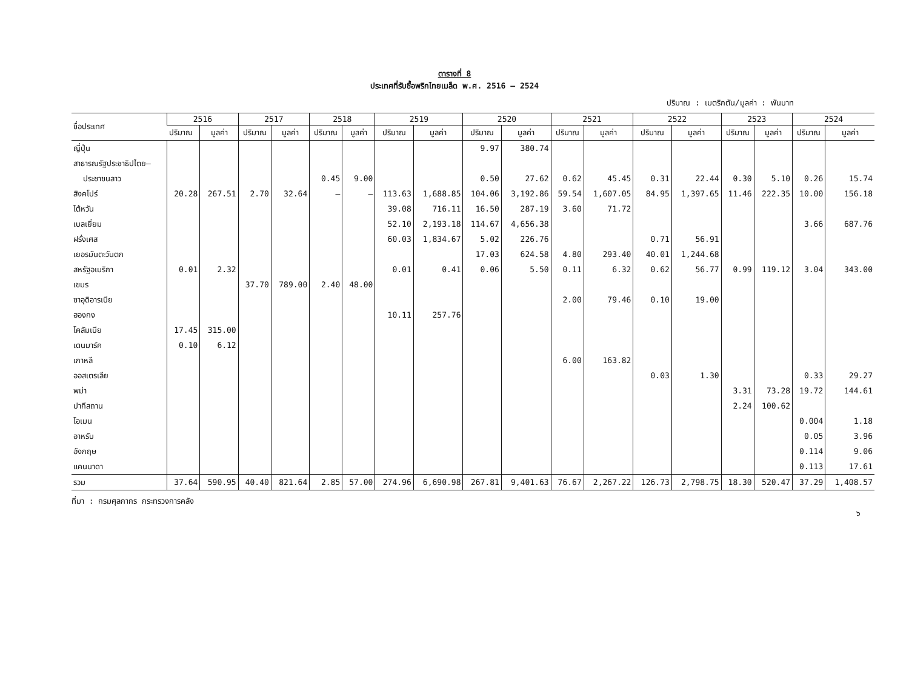ตารางที่ 8
ประเทศที่รับซื้อพริกไทยเมล็ด พ.ศ. 2516 – 2524
ปริมาณ : เมตริกตัน/มูลค่า : พันบาท
| ชื่อประเทศ | 2516 | | 2517 | | 2518 | | 2519 | | 2520 | | 2521 | | 2522 | | 2523 | | 2524 | |
| --- | --- | --- | --- | --- | --- | --- | --- | --- | --- | --- | --- | --- | --- | --- | --- | --- | --- | --- |
| | ปริมาณ | มูลค่า | ปริมาณ | มูลค่า | ปริมาณ | มูลค่า | ปริมาณ | มูลค่า | ปริมาณ | มูลค่า | ปริมาณ | มูลค่า | ปริมาณ | มูลค่า | ปริมาณ | มูลค่า | ปริมาณ | มูลค่า |
| ญี่ปุ่น | | | | | | | | | 9.97 | 380.74 | | | | | | | | |
| สาธารณรัฐประชาธิปไตย– | | | | | | | | | | | | | | | | | | |
| ประชาชนลาว | | | | | 0.45 | 9.00 | | | 0.50 | 27.62 | 0.62 | 45.45 | 0.31 | 22.44 | 0.30 | 5.10 | 0.26 | 15.74 |
| สิงคโปร์ | 20.28 | 267.51 | 2.70 | 32.64 | – | – | 113.63 | 1,688.85 | 104.06 | 3,192.86 | 59.54 | 1,607.05 | 84.95 | 1,397.65 | 11.46 | 222.35 | 10.00 | 156.18 |
| ไต้หวัน | | | | | | | 39.08 | 716.11 | 16.50 | 287.19 | 3.60 | 71.72 | | | | | | |
| เบลเยี่ยม | | | | | | | 52.10 | 2,193.18 | 114.67 | 4,656.38 | | | | | | | 3.66 | 687.76 |
| ฝรั่งเศส | | | | | | | 60.03 | 1,834.67 | 5.02 | 226.76 | | | 0.71 | 56.91 | | | | |
| เยอรมันตะวันตก | | | | | | | | | 17.03 | 624.58 | 4.80 | 293.40 | 40.01 | 1,244.68 | | | | |
| สหรัฐอเมริกา | 0.01 | 2.32 | | | | | 0.01 | 0.41 | 0.06 | 5.50 | 0.11 | 6.32 | 0.62 | 56.77 | 0.99 | 119.12 | 3.04 | 343.00 |
| เขมร | | | 37.70 | 789.00 | 2.40 | 48.00 | | | | | | | | | | | | |
| ซาอุดิอารเบีย | | | | | | | | | | | 2.00 | 79.46 | 0.10 | 19.00 | | | | |
| ฮองกง | | | | | | | 10.11 | 257.76 | | | | | | | | | | |
| โคลัมเบีย | 17.45 | 315.00 | | | | | | | | | | | | | | | | |
| เดนมาร์ค | 0.10 | 6.12 | | | | | | | | | | | | | | | | |
| เกาหลี | | | | | | | | | | | 6.00 | 163.82 | | | | | | |
| ออสเตรเลีย | | | | | | | | | | | | | 0.03 | 1.30 | | | 0.33 | 29.27 |
| พม่า | | | | | | | | | | | | | | | 3.31 | 73.28 | 19.72 | 144.61 |
| ปากีสถาน | | | | | | | | | | | | | | | 2.24 | 100.62 | | |
| โอเมน | | | | | | | | | | | | | | | | | 0.004 | 1.18 |
| อาหรับ | | | | | | | | | | | | | | | | | 0.05 | 3.96 |
| อังกฤษ | | | | | | | | | | | | | | | | | 0.114 | 9.06 |
| แคนนาดา | | | | | | | | | | | | | | | | | 0.113 | 17.61 |
| รวม | 37.64 | 590.95 | 40.40 | 821.64 | 2.85 | 57.00 | 274.96 | 6,690.98 | 267.81 | 9,401.63 | 76.67 | 2,267.22 | 126.73 | 2,798.75 | 18.30 | 520.47 | 37.29 | 1,408.57 |
ที่มา : กรมศุลกากร กระทรวงการคลัง
๖